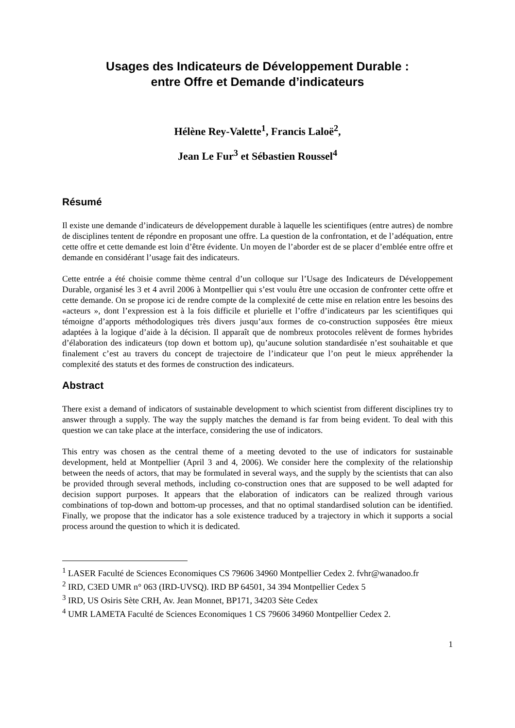Usages des Indicateurs de Développement Durable :
entre Offre et Demande d’indicateurs
Hélène Rey-Valette<sup>1</sup>, Francis Laloë<sup>2</sup>,
Jean Le Fur<sup>3</sup> et Sébastien Roussel<sup>4</sup>
Résumé
Il existe une demande d’indicateurs de développement durable à laquelle les scientifiques (entre autres) de nombre de disciplines tentent de répondre en proposant une offre. La question de la confrontation, et de l’adéquation, entre cette offre et cette demande est loin d’être évidente. Un moyen de l’aborder est de se placer d’emblée entre offre et demande en considérant l’usage fait des indicateurs.
Cette entrée a été choisie comme thème central d’un colloque sur l’Usage des Indicateurs de Développement Durable, organisé les 3 et 4 avril 2006 à Montpellier qui s’est voulu être une occasion de confronter cette offre et cette demande. On se propose ici de rendre compte de la complexité de cette mise en relation entre les besoins des «acteurs », dont l’expression est à la fois difficile et plurielle et l’offre d’indicateurs par les scientifiques qui témoigne d’apports méthodologiques très divers jusqu’aux formes de co-construction supposées être mieux adaptées à la logique d’aide à la décision. Il apparaît que de nombreux protocoles relèvent de formes hybrides d’élaboration des indicateurs (top down et bottom up), qu’aucune solution standardisée n’est souhaitable et que finalement c’est au travers du concept de trajectoire de l’indicateur que l’on peut le mieux appréhender la complexité des statuts et des formes de construction des indicateurs.
Abstract
There exist a demand of indicators of sustainable development to which scientist from different disciplines try to answer through a supply. The way the supply matches the demand is far from being evident. To deal with this question we can take place at the interface, considering the use of indicators.
This entry was chosen as the central theme of a meeting devoted to the use of indicators for sustainable development, held at Montpellier (April 3 and 4, 2006). We consider here the complexity of the relationship between the needs of actors, that may be formulated in several ways, and the supply by the scientists that can also be provided through several methods, including co-construction ones that are supposed to be well adapted for decision support purposes. It appears that the elaboration of indicators can be realized through various combinations of top-down and bottom-up processes, and that no optimal standardised solution can be identified. Finally, we propose that the indicator has a sole existence traduced by a trajectory in which it supports a social process around the question to which it is dedicated.
<sup>1</sup> LASER Faculté de Sciences Economiques CS 79606 34960 Montpellier Cedex 2. fvhr@wanadoo.fr
<sup>2</sup> IRD, C3ED UMR n° 063 (IRD-UVSQ). IRD BP 64501, 34 394 Montpellier Cedex 5
<sup>3</sup> IRD, US Osiris Sète CRH, Av. Jean Monnet, BP171, 34203 Sète Cedex
<sup>4</sup> UMR LAMETA Faculté de Sciences Economiques 1 CS 79606 34960 Montpellier Cedex 2.
1